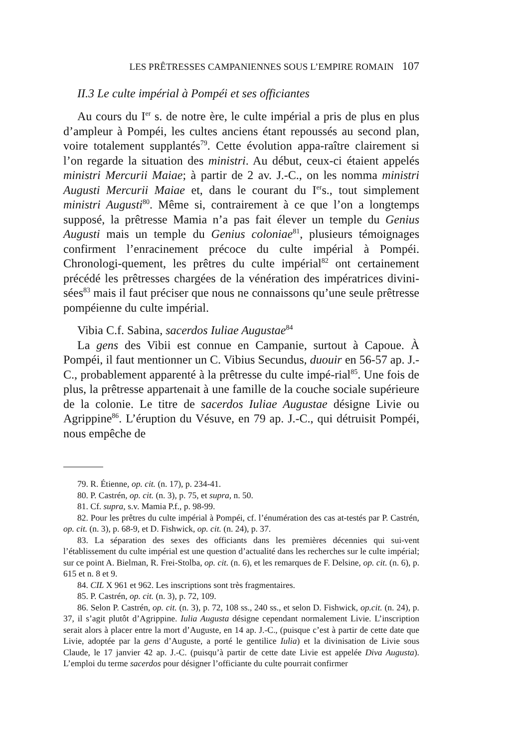LES PRÊTRESSES CAMPANIENNES SOUS L’EMPIRE ROMAIN 107
II.3 Le culte impérial à Pompéi et ses officiantes
Au cours du I<sup>er</sup> s. de notre ère, le culte impérial a pris de plus en plus d’ampleur à Pompéi, les cultes anciens étant repoussés au second plan, voire totalement supplantés<sup>79</sup>. Cette évolution appa-raître clairement si l’on regarde la situation des ministri. Au début, ceux-ci étaient appelés ministri Mercurii Maiae; à partir de 2 av. J.-C., on les nomma ministri Augusti Mercurii Maiae et, dans le courant du I<sup>er</sup>s., tout simplement ministri Augusti<sup>80</sup>. Même si, contrairement à ce que l’on a longtemps supposé, la prêtresse Mamia n’a pas fait élever un temple du Genius Augusti mais un temple du Genius coloniae<sup>81</sup>, plusieurs témoignages confirment l’enracinement précoce du culte impérial à Pompéi. Chronologi-quement, les prêtres du culte impérial<sup>82</sup> ont certainement précédé les prêtresses chargées de la vénération des impératrices divini-sées<sup>83</sup> mais il faut préciser que nous ne connaissons qu’une seule prêtresse pompéienne du culte impérial.
Vibia C.f. Sabina, sacerdos Iuliae Augustae<sup>84</sup>
La gens des Vibii est connue en Campanie, surtout à Capoue. À Pompéi, il faut mentionner un C. Vibius Secundus, duouir en 56-57 ap. J.-C., probablement apparenté à la prêtresse du culte impé-rial<sup>85</sup>. Une fois de plus, la prêtresse appartenait à une famille de la couche sociale supérieure de la colonie. Le titre de sacerdos Iuliae Augustae désigne Livie ou Agrippine<sup>86</sup>. L’éruption du Vésuve, en 79 ap. J.-C., qui détruisit Pompéi, nous empêche de
79. R. Étienne, op. cit. (n. 17), p. 234-41.
80. P. Castrén, op. cit. (n. 3), p. 75, et supra, n. 50.
81. Cf. supra, s.v. Mamia P.f., p. 98-99.
82. Pour les prêtres du culte impérial à Pompéi, cf. l’énumération des cas at-testés par P. Castrén, op. cit. (n. 3), p. 68-9, et D. Fishwick, op. cit. (n. 24), p. 37.
83. La séparation des sexes des officiants dans les premières décennies qui sui-vent l’établissement du culte impérial est une question d’actualité dans les recherches sur le culte impérial; sur ce point A. Bielman, R. Frei-Stolba, op. cit. (n. 6), et les remarques de F. Delsine, op. cit. (n. 6), p. 615 et n. 8 et 9.
84. CIL X 961 et 962. Les inscriptions sont très fragmentaires.
85. P. Castrén, op. cit. (n. 3), p. 72, 109.
86. Selon P. Castrén, op. cit. (n. 3), p. 72, 108 ss., 240 ss., et selon D. Fishwick, op.cit. (n. 24), p. 37, il s’agit plutôt d’Agrippine. Iulia Augusta désigne cependant normalement Livie. L’inscription serait alors à placer entre la mort d’Auguste, en 14 ap. J.-C., (puisque c’est à partir de cette date que Livie, adoptée par la gens d’Auguste, a porté le gentilice Iulia) et la divinisation de Livie sous Claude, le 17 janvier 42 ap. J.-C. (puisqu’à partir de cette date Livie est appelée Diva Augusta). L’emploi du terme sacerdos pour désigner l’officiante du culte pourrait confirmer